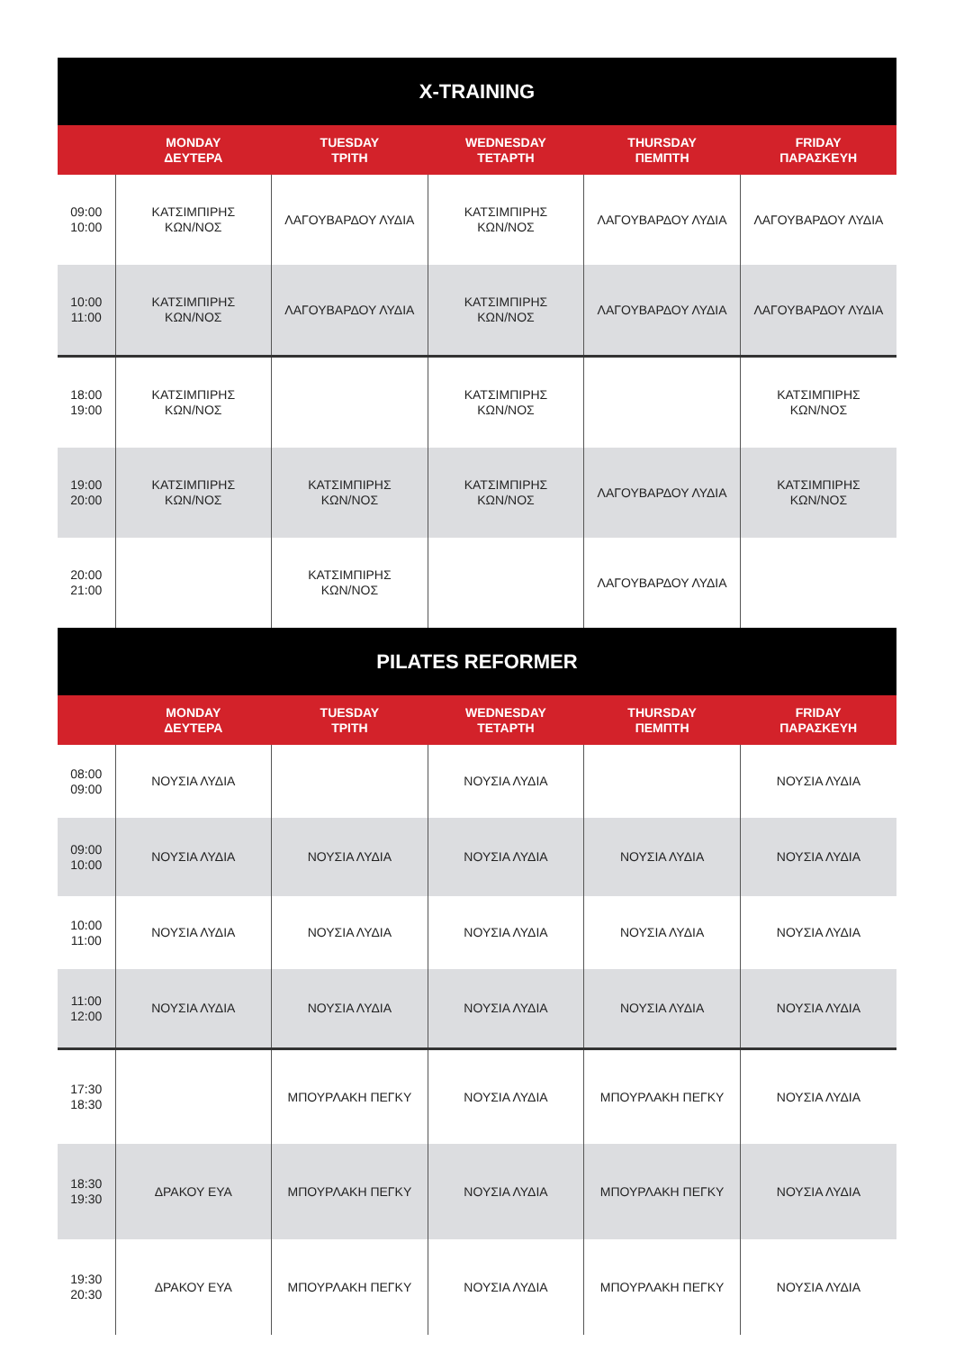| X-TRAINING | | | | | |
| --- | --- | --- | --- | --- | --- |
| | MONDAY ΔΕΥΤΕΡΑ | TUESDAY ΤΡΙΤΗ | WEDNESDAY ΤΕΤΑΡΤΗ | THURSDAY ΠΕΜΠΤΗ | FRIDAY ΠΑΡΑΣΚΕΥΗ |
| 09:00 10:00 | ΚΑΤΣΙΜΠΙΡΗΣ ΚΩΝ/ΝΟΣ | ΛΑΓΟΥΒΑΡΔΟΥ ΛΥΔΙΑ | ΚΑΤΣΙΜΠΙΡΗΣ ΚΩΝ/ΝΟΣ | ΛΑΓΟΥΒΑΡΔΟΥ ΛΥΔΙΑ | ΛΑΓΟΥΒΑΡΔΟΥ ΛΥΔΙΑ |
| 10:00 11:00 | ΚΑΤΣΙΜΠΙΡΗΣ ΚΩΝ/ΝΟΣ | ΛΑΓΟΥΒΑΡΔΟΥ ΛΥΔΙΑ | ΚΑΤΣΙΜΠΙΡΗΣ ΚΩΝ/ΝΟΣ | ΛΑΓΟΥΒΑΡΔΟΥ ΛΥΔΙΑ | ΛΑΓΟΥΒΑΡΔΟΥ ΛΥΔΙΑ |
| 18:00 19:00 | ΚΑΤΣΙΜΠΙΡΗΣ ΚΩΝ/ΝΟΣ | | ΚΑΤΣΙΜΠΙΡΗΣ ΚΩΝ/ΝΟΣ | | ΚΑΤΣΙΜΠΙΡΗΣ ΚΩΝ/ΝΟΣ |
| 19:00 20:00 | ΚΑΤΣΙΜΠΙΡΗΣ ΚΩΝ/ΝΟΣ | ΚΑΤΣΙΜΠΙΡΗΣ ΚΩΝ/ΝΟΣ | ΚΑΤΣΙΜΠΙΡΗΣ ΚΩΝ/ΝΟΣ | ΛΑΓΟΥΒΑΡΔΟΥ ΛΥΔΙΑ | ΚΑΤΣΙΜΠΙΡΗΣ ΚΩΝ/ΝΟΣ |
| 20:00 21:00 | | ΚΑΤΣΙΜΠΙΡΗΣ ΚΩΝ/ΝΟΣ | | ΛΑΓΟΥΒΑΡΔΟΥ ΛΥΔΙΑ | |
| PILATES REFORMER | | | | | |
| | MONDAY ΔΕΥΤΕΡΑ | TUESDAY ΤΡΙΤΗ | WEDNESDAY ΤΕΤΑΡΤΗ | THURSDAY ΠΕΜΠΤΗ | FRIDAY ΠΑΡΑΣΚΕΥΗ |
| 08:00 09:00 | ΝΟΥΣΙΑ ΛΥΔΙΑ | | ΝΟΥΣΙΑ ΛΥΔΙΑ | | ΝΟΥΣΙΑ ΛΥΔΙΑ |
| 09:00 10:00 | ΝΟΥΣΙΑ ΛΥΔΙΑ | ΝΟΥΣΙΑ ΛΥΔΙΑ | ΝΟΥΣΙΑ ΛΥΔΙΑ | ΝΟΥΣΙΑ ΛΥΔΙΑ | ΝΟΥΣΙΑ ΛΥΔΙΑ |
| 10:00 11:00 | ΝΟΥΣΙΑ ΛΥΔΙΑ | ΝΟΥΣΙΑ ΛΥΔΙΑ | ΝΟΥΣΙΑ ΛΥΔΙΑ | ΝΟΥΣΙΑ ΛΥΔΙΑ | ΝΟΥΣΙΑ ΛΥΔΙΑ |
| 11:00 12:00 | ΝΟΥΣΙΑ ΛΥΔΙΑ | ΝΟΥΣΙΑ ΛΥΔΙΑ | ΝΟΥΣΙΑ ΛΥΔΙΑ | ΝΟΥΣΙΑ ΛΥΔΙΑ | ΝΟΥΣΙΑ ΛΥΔΙΑ |
| 17:30 18:30 | | ΜΠΟΥΡΛΑΚΗ ΠΕΓΚΥ | ΝΟΥΣΙΑ ΛΥΔΙΑ | ΜΠΟΥΡΛΑΚΗ ΠΕΓΚΥ | ΝΟΥΣΙΑ ΛΥΔΙΑ |
| 18:30 19:30 | ΔΡΑΚΟΥ ΕΥΑ | ΜΠΟΥΡΛΑΚΗ ΠΕΓΚΥ | ΝΟΥΣΙΑ ΛΥΔΙΑ | ΜΠΟΥΡΛΑΚΗ ΠΕΓΚΥ | ΝΟΥΣΙΑ ΛΥΔΙΑ |
| 19:30 20:30 | ΔΡΑΚΟΥ ΕΥΑ | ΜΠΟΥΡΛΑΚΗ ΠΕΓΚΥ | ΝΟΥΣΙΑ ΛΥΔΙΑ | ΜΠΟΥΡΛΑΚΗ ΠΕΓΚΥ | ΝΟΥΣΙΑ ΛΥΔΙΑ |